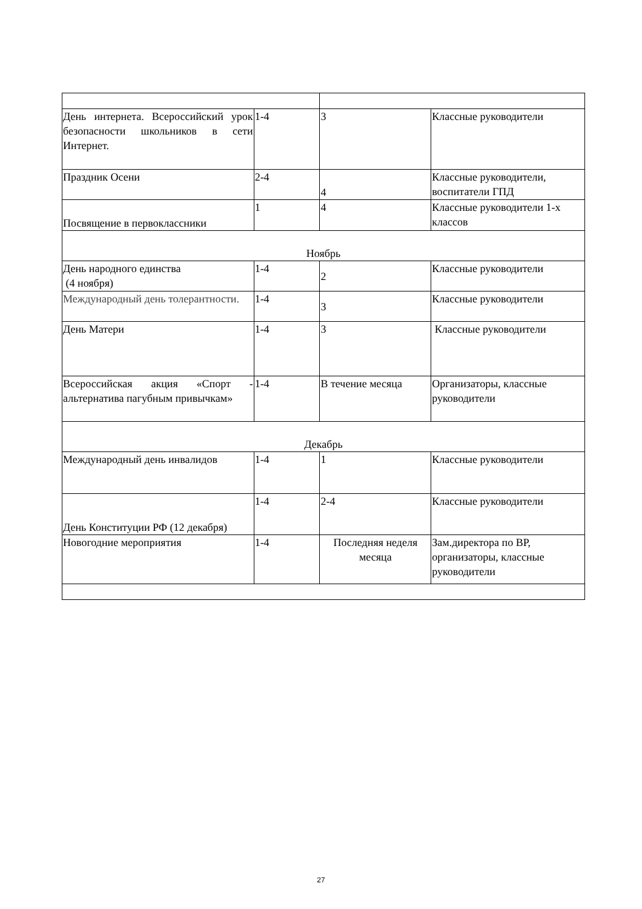| День интернета. Всероссийский урок безопасности школьников в сети Интернет. | 1-4 | 3 | Классные руководители |
| Праздник Осени | 2-4 | 4 | Классные руководители, воспитатели ГПД |
| Посвящение в первоклассники | 1 | 4 | Классные руководители 1-х классов |
| Ноябрь | | | |
| День народного единства (4 ноября) | 1-4 | 2 | Классные руководители |
| Международный день толерантности. | 1-4 | 3 | Классные руководители |
| День Матери | 1-4 | 3 | Классные руководители |
| Всероссийская акция «Спорт - альтернатива пагубным привычкам» | 1-4 | В течение месяца | Организаторы, классные руководители |
| Декабрь | | | |
| Международный день инвалидов | 1-4 | 1 | Классные руководители |
| День Конституции РФ (12 декабря) | 1-4 | 2-4 | Классные руководители |
| Новогодние мероприятия | 1-4 | Последняя неделя месяца | Зам.директора по ВР, организаторы, классные руководители |
27